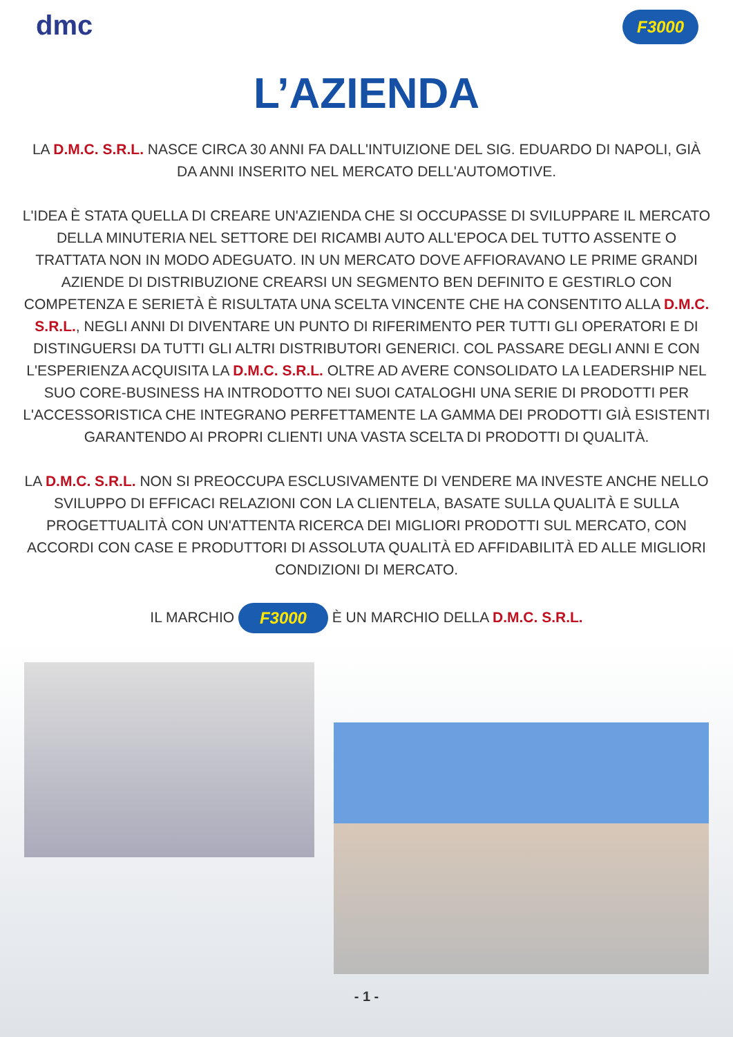dmc
F3000
L’AZIENDA
LA D.M.C. S.R.L. NASCE CIRCA 30 ANNI FA DALL'INTUIZIONE DEL SIG. EDUARDO DI NAPOLI, GIÀ DA ANNI INSERITO NEL MERCATO DELL'AUTOMOTIVE.
L'IDEA È STATA QUELLA DI CREARE UN'AZIENDA CHE SI OCCUPASSE DI SVILUPPARE IL MERCATO DELLA MINUTERIA NEL SETTORE DEI RICAMBI AUTO ALL'EPOCA DEL TUTTO ASSENTE O TRATTATA NON IN MODO ADEGUATO. IN UN MERCATO DOVE AFFIORAVANO LE PRIME GRANDI AZIENDE DI DISTRIBUZIONE CREARSI UN SEGMENTO BEN DEFINITO E GESTIRLO CON COMPETENZA E SERIETÀ È RISULTATA UNA SCELTA VINCENTE CHE HA CONSENTITO ALLA D.M.C. S.R.L., NEGLI ANNI DI DIVENTARE UN PUNTO DI RIFERIMENTO PER TUTTI GLI OPERATORI E DI DISTINGUERSI DA TUTTI GLI ALTRI DISTRIBUTORI GENERICI. COL PASSARE DEGLI ANNI E CON L'ESPERIENZA ACQUISITA LA D.M.C. S.R.L. OLTRE AD AVERE CONSOLIDATO LA LEADERSHIP NEL SUO CORE-BUSINESS HA INTRODOTTO NEI SUOI CATALOGHI UNA SERIE DI PRODOTTI PER L'ACCESSORISTICA CHE INTEGRANO PERFETTAMENTE LA GAMMA DEI PRODOTTI GIÀ ESISTENTI GARANTENDO AI PROPRI CLIENTI UNA VASTA SCELTA DI PRODOTTI DI QUALITÀ.
LA D.M.C. S.R.L. NON SI PREOCCUPA ESCLUSIVAMENTE DI VENDERE MA INVESTE ANCHE NELLO SVILUPPO DI EFFICACI RELAZIONI CON LA CLIENTELA, BASATE SULLA QUALITÀ E SULLA PROGETTUALITÀ CON UN'ATTENTA RICERCA DEI MIGLIORI PRODOTTI SUL MERCATO, CON ACCORDI CON CASE E PRODUTTORI DI ASSOLUTA QUALITÀ ED AFFIDABILITÀ ED ALLE MIGLIORI CONDIZIONI DI MERCATO.
IL MARCHIO F3000 È UN MARCHIO DELLA D.M.C. S.R.L.
- 1 -